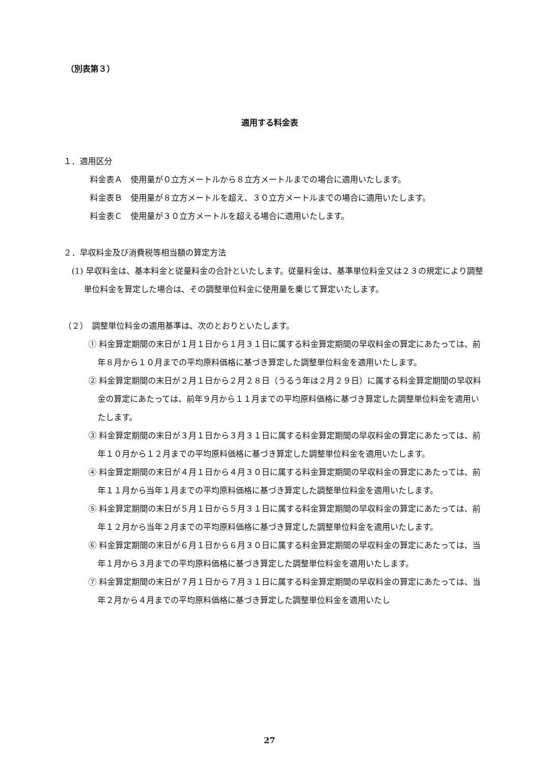（別表第３）
適用する料金表
１．適用区分
料金表Ａ　使用量が０立方メートルから８立方メートルまでの場合に適用いたします。
料金表Ｂ　使用量が８立方メートルを超え、３０立方メートルまでの場合に適用いたします。
料金表Ｃ　使用量が３０立方メートルを超える場合に適用いたします。
２．早収料金及び消費税等相当額の算定方法
(1) 早収料金は、基本料金と従量料金の合計といたします。従量料金は、基準単位料金又は２３の規定により調整単位料金を算定した場合は、その調整単位料金に使用量を乗じて算定いたします。
（２）　調整単位料金の適用基準は、次のとおりといたします。
① 料金算定期間の末日が１月１日から１月３１日に属する料金算定期間の早収料金の算定にあたっては、前年８月から１０月までの平均原料価格に基づき算定した調整単位料金を適用いたします。
② 料金算定期間の末日が２月１日から２月２８日（うるう年は２月２９日）に属する料金算定期間の早収料金の算定にあたっては、前年９月から１１月までの平均原料価格に基づき算定した調整単位料金を適用いたします。
③ 料金算定期間の末日が３月１日から３月３１日に属する料金算定期間の早収料金の算定にあたっては、前年１０月から１２月までの平均原料価格に基づき算定した調整単位料金を適用いたします。
④ 料金算定期間の末日が４月１日から４月３０日に属する料金算定期間の早収料金の算定にあたっては、前年１１月から当年１月までの平均原料価格に基づき算定した調整単位料金を適用いたします。
⑤ 料金算定期間の末日が５月１日から５月３１日に属する料金算定期間の早収料金の算定にあたっては、前年１２月から当年２月までの平均原料価格に基づき算定した調整単位料金を適用いたします。
⑥ 料金算定期間の末日が６月１日から６月３０日に属する料金算定期間の早収料金の算定にあたっては、当年１月から３月までの平均原料価格に基づき算定した調整単位料金を適用いたします。
⑦ 料金算定期間の末日が７月１日から７月３１日に属する料金算定期間の早収料金の算定にあたっては、当年２月から４月までの平均原料価格に基づき算定した調整単位料金を適用いたし
27